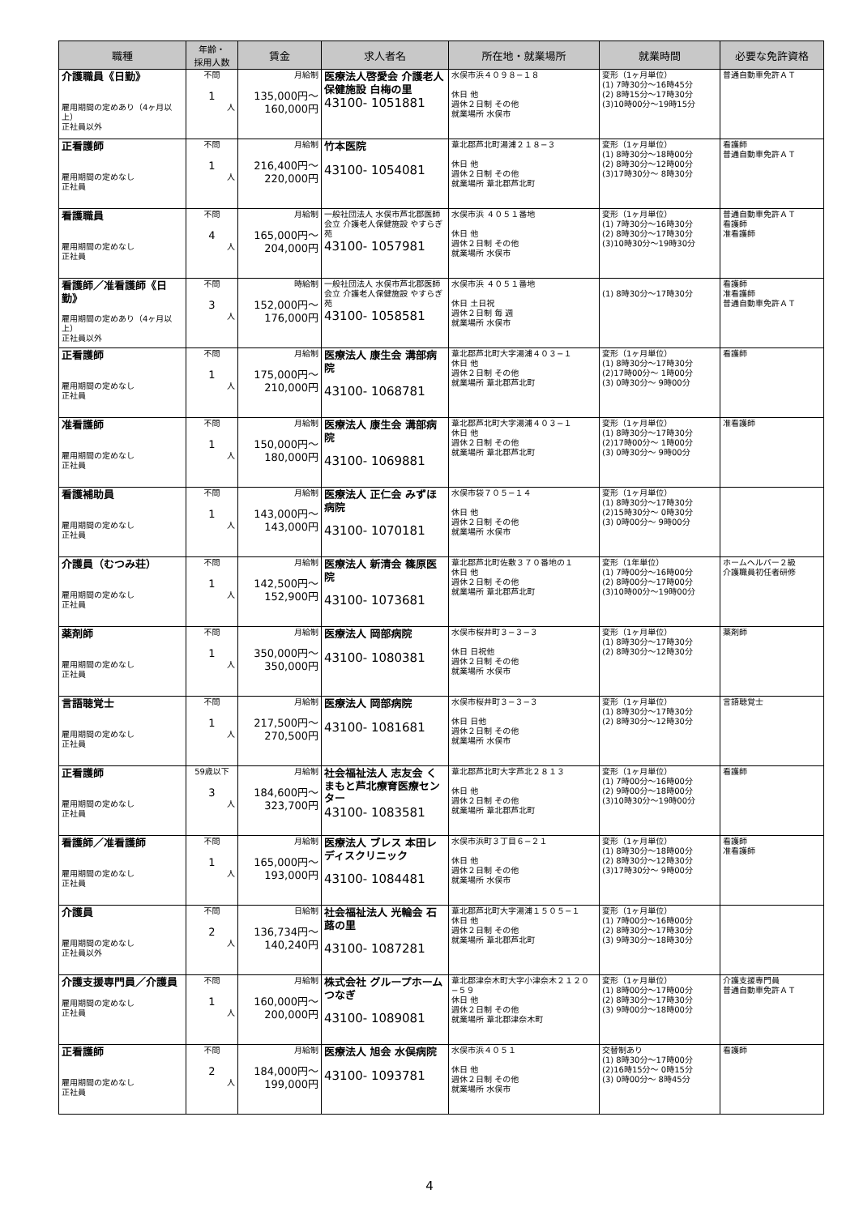| 職種 | 年齢・ 採用人数 | 賃金 | 求人者名 | 所在地・就業場所 | 就業時間 | 必要な免許資格 |
| --- | --- | --- | --- | --- | --- | --- |
| 介護職員《日勤》 雇用期間の定めあり（4ヶ月以上） 正社員以外 | 不問 1 人 | 月給制 135,000円〜 160,000円 | 医療法人啓愛会 介護老人保健施設 白梅の里 43100- 1051881 | 水俣市浜４０９８−１８ 休日 他 週休２日制 その他 就業場所 水俣市 | 変形（1ヶ月単位） (1) 7時30分〜16時45分 (2) 8時15分〜17時30分 (3)10時00分〜19時15分 | 普通自動車免許ＡＴ |
| 正看護師 雇用期間の定めなし 正社員 | 不問 1 人 | 月給制 216,400円〜 220,000円 | 竹本医院 43100- 1054081 | 葦北郡芦北町湯浦２１８−３ 休日 他 週休２日制 その他 就業場所 葦北郡芦北町 | 変形（1ヶ月単位） (1) 8時30分〜18時00分 (2) 8時30分〜12時00分 (3)17時30分〜 8時30分 | 看護師 普通自動車免許ＡＴ |
| 看護職員 雇用期間の定めなし 正社員 | 不問 4 人 | 月給制 165,000円〜 204,000円 | 一般社団法人 水俣市芦北郡医師会立 介護老人保健施設 やすらぎ苑 43100- 1057981 | 水俣市浜 ４０５１番地 休日 他 週休２日制 その他 就業場所 水俣市 | 変形（1ヶ月単位） (1) 7時30分〜16時30分 (2) 8時30分〜17時30分 (3)10時30分〜19時30分 | 普通自動車免許ＡＴ 看護師 准看護師 |
| 看護師／准看護師《日勤》 雇用期間の定めあり（4ヶ月以上） 正社員以外 | 不問 3 人 | 時給制 152,000円〜 176,000円 | 一般社団法人 水俣市芦北郡医師会立 介護老人保健施設 やすらぎ苑 43100- 1058581 | 水俣市浜 ４０５１番地 休日 土日祝 週休２日制 毎 週 就業場所 水俣市 | (1) 8時30分〜17時30分 | 看護師 准看護師 普通自動車免許ＡＴ |
| 正看護師 雇用期間の定めなし 正社員 | 不問 1 人 | 月給制 175,000円〜 210,000円 | 医療法人 康生会 溝部病院 43100- 1068781 | 葦北郡芦北町大字湯浦４０３−１ 休日 他 週休２日制 その他 就業場所 葦北郡芦北町 | 変形（1ヶ月単位） (1) 8時30分〜17時30分 (2)17時00分〜 1時00分 (3) 0時30分〜 9時00分 | 看護師 |
| 准看護師 雇用期間の定めなし 正社員 | 不問 1 人 | 月給制 150,000円〜 180,000円 | 医療法人 康生会 溝部病院 43100- 1069881 | 葦北郡芦北町大字湯浦４０３−１ 休日 他 週休２日制 その他 就業場所 葦北郡芦北町 | 変形（1ヶ月単位） (1) 8時30分〜17時30分 (2)17時00分〜 1時00分 (3) 0時30分〜 9時00分 | 准看護師 |
| 看護補助員 雇用期間の定めなし 正社員 | 不問 1 人 | 月給制 143,000円〜 143,000円 | 医療法人 正仁会 みずほ病院 43100- 1070181 | 水俣市袋７０５−１４ 休日 他 週休２日制 その他 就業場所 水俣市 | 変形（1ヶ月単位） (1) 8時30分〜17時30分 (2)15時30分〜 0時30分 (3) 0時00分〜 9時00分 | |
| 介護員（むつみ荘） 雇用期間の定めなし 正社員 | 不問 1 人 | 月給制 142,500円〜 152,900円 | 医療法人 新清会 篠原医院 43100- 1073681 | 葦北郡芦北町佐敷３７０番地の１ 休日 他 週休２日制 その他 就業場所 葦北郡芦北町 | 変形（1年単位） (1) 7時00分〜16時00分 (2) 8時00分〜17時00分 (3)10時00分〜19時00分 | ホームヘルパー２級 介護職員初任者研修 |
| 薬剤師 雇用期間の定めなし 正社員 | 不問 1 人 | 月給制 350,000円〜 350,000円 | 医療法人 岡部病院 43100- 1080381 | 水俣市桜井町３−３−３ 休日 日祝他 週休２日制 その他 就業場所 水俣市 | 変形（1ヶ月単位） (1) 8時30分〜17時30分 (2) 8時30分〜12時30分 | 薬剤師 |
| 言語聴覚士 雇用期間の定めなし 正社員 | 不問 1 人 | 月給制 217,500円〜 270,500円 | 医療法人 岡部病院 43100- 1081681 | 水俣市桜井町３−３−３ 休日 日他 週休２日制 その他 就業場所 水俣市 | 変形（1ヶ月単位） (1) 8時30分〜17時30分 (2) 8時30分〜12時30分 | 言語聴覚士 |
| 正看護師 雇用期間の定めなし 正社員 | 59歳以下 3 人 | 月給制 184,600円〜 323,700円 | 社会福祉法人 志友会 くまもと芦北療育医療センター 43100- 1083581 | 葦北郡芦北町大字芦北２８１３ 休日 他 週休２日制 その他 就業場所 葦北郡芦北町 | 変形（1ヶ月単位） (1) 7時00分〜16時00分 (2) 9時00分〜18時00分 (3)10時30分〜19時00分 | 看護師 |
| 看護師／准看護師 雇用期間の定めなし 正社員 | 不問 1 人 | 月給制 165,000円〜 193,000円 | 医療法人 ブレス 本田レディスクリニック 43100- 1084481 | 水俣市浜町３丁目６−２１ 休日 他 週休２日制 その他 就業場所 水俣市 | 変形（1ヶ月単位） (1) 8時30分〜18時00分 (2) 8時30分〜12時30分 (3)17時30分〜 9時00分 | 看護師 准看護師 |
| 介護員 雇用期間の定めなし 正社員以外 | 不問 2 人 | 日給制 136,734円〜 140,240円 | 社会福祉法人 光輪会 石蕗の里 43100- 1087281 | 葦北郡芦北町大字湯浦１５０５−１ 休日 他 週休２日制 その他 就業場所 葦北郡芦北町 | 変形（1ヶ月単位） (1) 7時00分〜16時00分 (2) 8時30分〜17時30分 (3) 9時30分〜18時30分 | |
| 介護支援専門員／介護員 雇用期間の定めなし 正社員 | 不問 1 人 | 月給制 160,000円〜 200,000円 | 株式会社 グループホームつなぎ 43100- 1089081 | 葦北郡津奈木町大字小津奈木２１２０−５９ 休日 他 週休２日制 その他 就業場所 葦北郡津奈木町 | 変形（1ヶ月単位） (1) 8時00分〜17時00分 (2) 8時30分〜17時30分 (3) 9時00分〜18時00分 | 介護支援専門員 普通自動車免許ＡＴ |
| 正看護師 雇用期間の定めなし 正社員 | 不問 2 人 | 月給制 184,000円〜 199,000円 | 医療法人 旭会 水俣病院 43100- 1093781 | 水俣市浜４０５１ 休日 他 週休２日制 その他 就業場所 水俣市 | 交替制あり (1) 8時30分〜17時00分 (2)16時15分〜 0時15分 (3) 0時00分〜 8時45分 | 看護師 |
4